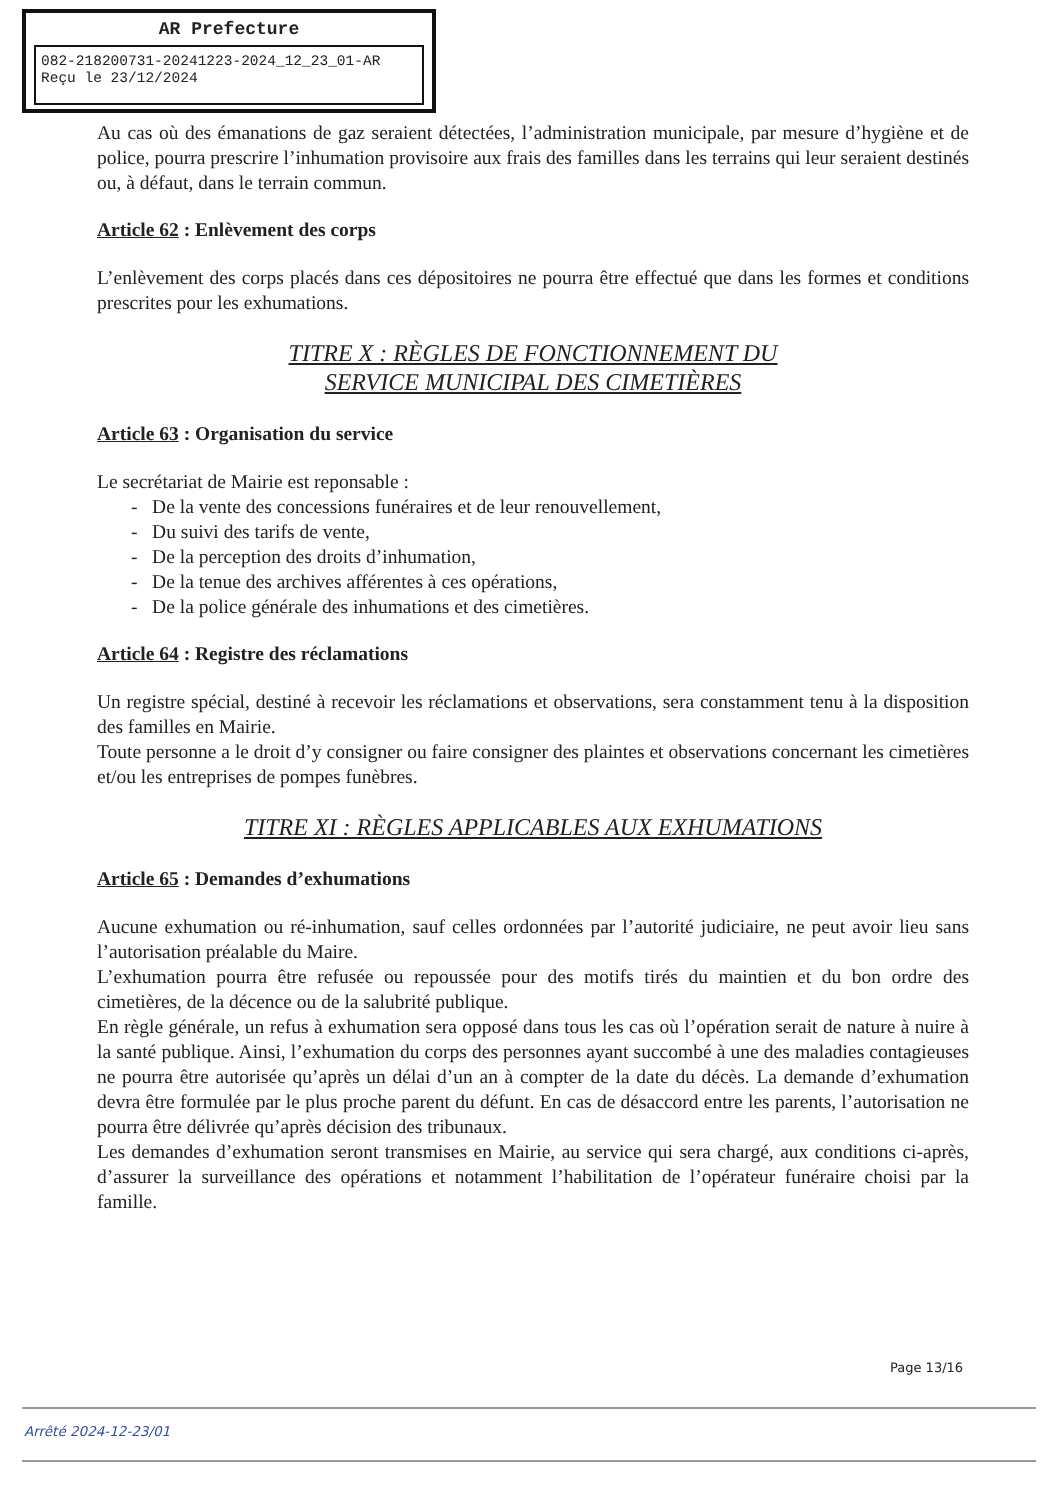AR Prefecture
082-218200731-20241223-2024_12_23_01-AR
Reçu le 23/12/2024
Au cas où des émanations de gaz seraient détectées, l’administration municipale, par mesure d’hygiène et de police, pourra prescrire l’inhumation provisoire aux frais des familles dans les terrains qui leur seraient destinés ou, à défaut, dans le terrain commun.
Article 62 : Enlèvement des corps
L’enlèvement des corps placés dans ces dépositoires ne pourra être effectué que dans les formes et conditions prescrites pour les exhumations.
TITRE X : RÈGLES DE FONCTIONNEMENT DU
SERVICE MUNICIPAL DES CIMETIÈRES
Article 63 : Organisation du service
Le secrétariat de Mairie est reponsable :
- De la vente des concessions funéraires et de leur renouvellement,
- Du suivi des tarifs de vente,
- De la perception des droits d’inhumation,
- De la tenue des archives afférentes à ces opérations,
- De la police générale des inhumations et des cimetières.
Article 64 : Registre des réclamations
Un registre spécial, destiné à recevoir les réclamations et observations, sera constamment tenu à la disposition des familles en Mairie.
Toute personne a le droit d’y consigner ou faire consigner des plaintes et observations concernant les cimetières et/ou les entreprises de pompes funèbres.
TITRE XI : RÈGLES APPLICABLES AUX EXHUMATIONS
Article 65 : Demandes d’exhumations
Aucune exhumation ou ré-inhumation, sauf celles ordonnées par l’autorité judiciaire, ne peut avoir lieu sans l’autorisation préalable du Maire.
L’exhumation pourra être refusée ou repoussée pour des motifs tirés du maintien et du bon ordre des cimetières, de la décence ou de la salubrité publique.
En règle générale, un refus à exhumation sera opposé dans tous les cas où l’opération serait de nature à nuire à la santé publique. Ainsi, l’exhumation du corps des personnes ayant succombé à une des maladies contagieuses ne pourra être autorisée qu’après un délai d’un an à compter de la date du décès. La demande d’exhumation devra être formulée par le plus proche parent du défunt. En cas de désaccord entre les parents, l’autorisation ne pourra être délivrée qu’après décision des tribunaux.
Les demandes d’exhumation seront transmises en Mairie, au service qui sera chargé, aux conditions ci-après, d’assurer la surveillance des opérations et notamment l’habilitation de l’opérateur funéraire choisi par la famille.
Page 13/16
Arrêté 2024-12-23/01